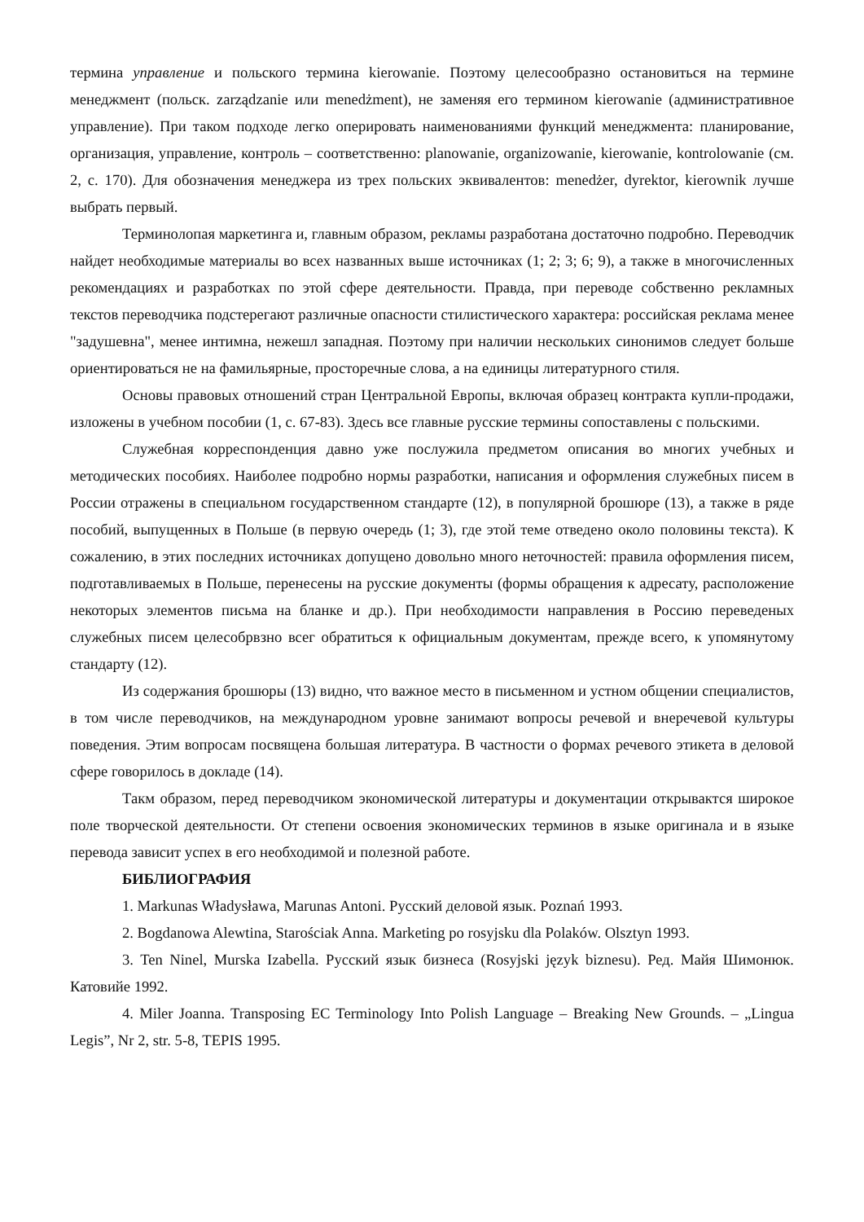термина управление и польского термина kierowanie. Поэтому целесообразно остановиться на термине менеджмент (польск. zarządzanie или menedżment), не заменяя его термином kierowanie (административное управление). При таком подходе легко оперировать наименованиями функций менеджмента: планирование, организация, управление, контроль – соответственно: planowanie, organizowanie, kierowanie, kontrolowanie (см. 2, с. 170). Для обозначения менеджера из трех польских эквивалентов: menedżer, dyrektor, kierownik лучше выбрать первый.
Терминолопая маркетинга и, главным образом, рекламы разработана достаточно подробно. Переводчик найдет необходимые материалы во всех названных выше источниках (1; 2; 3; 6; 9), а также в многочисленных рекомендациях и разработках по этой сфере деятельности. Правда, при переводе собственно рекламных текстов переводчика подстерегают различные опасности стилистического характера: российская реклама менее "задушевна", менее интимна, нежешл западная. Поэтому при наличии нескольких синонимов следует больше ориентироваться не на фамильярные, просторечные слова, а на единицы литературного стиля.
Основы правовых отношений стран Центральной Европы, включая образец контракта купли-продажи, изложены в учебном пособии (1, с. 67-83). Здесь все главные русские термины сопоставлены с польскими.
Служебная корреспонденция давно уже послужила предметом описания во многих учебных и методических пособиях. Наиболее подробно нормы разработки, написания и оформления служебных писем в России отражены в специальном государственном стандарте (12), в популярной брошюре (13), а также в ряде пособий, выпущенных в Польше (в первую очередь (1; 3), где этой теме отведено около половины текста). К сожалению, в этих последних источниках допущено довольно много неточностей: правила оформления писем, подготавливаемых в Польше, перенесены на русские документы (формы обращения к адресату, расположение некоторых элементов письма на бланке и др.). При необходимости направления в Россию переведеных служебных писем целесобрвзно всег обратиться к официальным документам, прежде всего, к упомянутому стандарту (12).
Из содержания брошюры (13) видно, что важное место в письменном и устном общении специалистов, в том числе переводчиков, на международном уровне занимают вопросы речевой и внеречевой культуры поведения. Этим вопросам посвящена большая литература. В частности о формах речевого этикета в деловой сфере говорилось в докладе (14).
Такм образом, перед переводчиком экономической литературы и документации открывактся широкое поле творческой деятельности. От степени освоения экономических терминов в языке оригинала и в языке перевода зависит успех в его необходимой и полезной работе.
БИБЛИОГРАФИЯ
1. Markunas Władysława, Marunas Antoni. Русский деловой язык. Poznań 1993.
2. Bogdanowa Alewtina, Starościak Anna. Marketing po rosyjsku dla Polaków. Olsztyn 1993.
3. Ten Ninel, Murska Izabella. Русский язык бизнеса (Rosyjski język biznesu). Ред. Майя Шимонюк. Катовийе 1992.
4. Miler Joanna. Transposing EC Terminology Into Polish Language – Breaking New Grounds. – „Lingua Legis”, Nr 2, str. 5-8, TEPIS 1995.